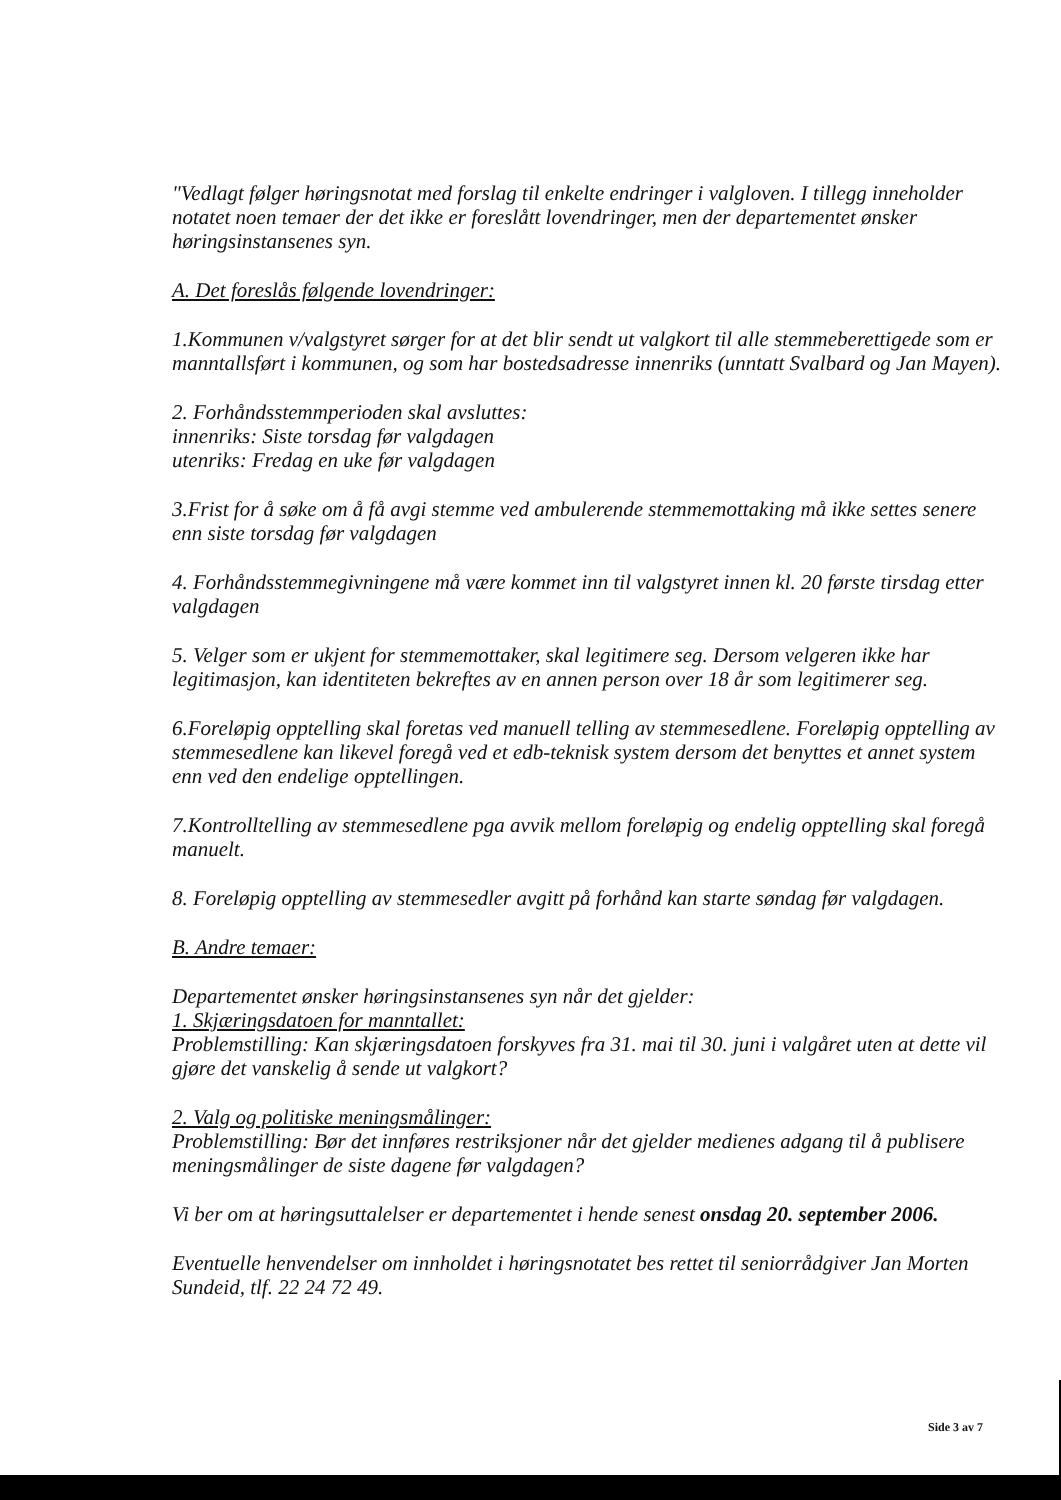"Vedlagt følger høringsnotat med forslag til enkelte endringer i valgloven. I tillegg inneholder notatet noen temaer der det ikke er foreslått lovendringer, men der departementet ønsker høringsinstansenes syn.
A. Det foreslås følgende lovendringer:
1.Kommunen v/valgstyret sørger for at det blir sendt ut valgkort til alle stemmeberettigede som er manntallsført i kommunen, og som har bostedsadresse innenriks (unntatt Svalbard og Jan Mayen).
2. Forhåndsstemmperioden skal avsluttes:
innenriks: Siste torsdag før valgdagen
utenriks: Fredag en uke før valgdagen
3.Frist for å søke om å få avgi stemme ved ambulerende stemmemottaking må ikke settes senere enn siste torsdag før valgdagen
4. Forhåndsstemmegivningene må være kommet inn til valgstyret innen kl. 20 første tirsdag etter valgdagen
5. Velger som er ukjent for stemmemottaker, skal legitimere seg. Dersom velgeren ikke har legitimasjon, kan identiteten bekreftes av en annen person over 18 år som legitimerer seg.
6.Foreløpig opptelling skal foretas ved manuell telling av stemmesedlene. Foreløpig opptelling av stemmesedlene kan likevel foregå ved et edb-teknisk system dersom det benyttes et annet system enn ved den endelige opptellingen.
7.Kontrolltelling av stemmesedlene pga avvik mellom foreløpig og endelig opptelling skal foregå manuelt.
8. Foreløpig opptelling av stemmesedler avgitt på forhånd kan starte søndag før valgdagen.
B. Andre temaer:
Departementet ønsker høringsinstansenes syn når det gjelder:
1. Skjæringsdatoen for manntallet:
Problemstilling: Kan skjæringsdatoen forskyves fra 31. mai til 30. juni i valgåret uten at dette vil gjøre det vanskelig å sende ut valgkort?
2. Valg og politiske meningsmålinger:
Problemstilling: Bør det innføres restriksjoner når det gjelder medienes adgang til å publisere meningsmålinger de siste dagene før valgdagen?
Vi ber om at høringsuttalelser er departementet i hende senest onsdag 20. september 2006.
Eventuelle henvendelser om innholdet i høringsnotatet bes rettet til seniorrådgiver Jan Morten Sundeid, tlf. 22 24 72 49.
Side 3 av 7